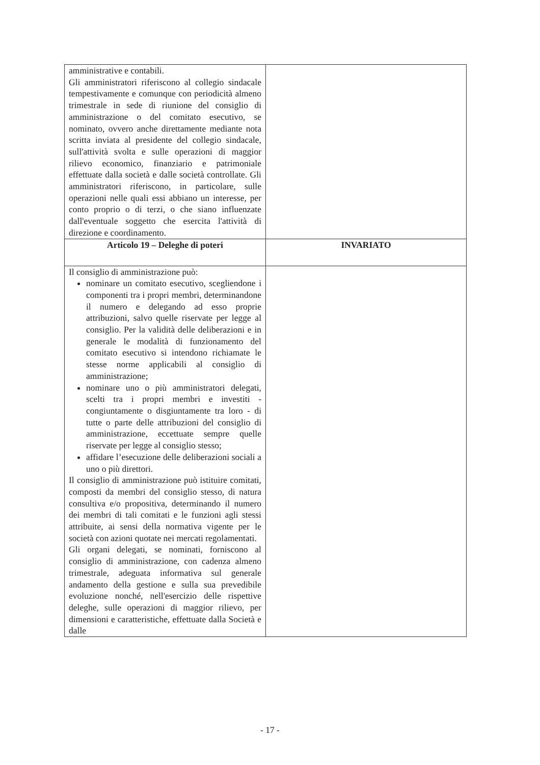| amministrative e contabili. Gli amministratori riferiscono al collegio sindacale tempestivamente e comunque con periodicità almeno trimestrale in sede di riunione del consiglio di amministrazione o del comitato esecutivo, se nominato, ovvero anche direttamente mediante nota scritta inviata al presidente del collegio sindacale, sull'attività svolta e sulle operazioni di maggior rilievo economico, finanziario e patrimoniale effettuate dalla società e dalle società controllate. Gli amministratori riferiscono, in particolare, sulle operazioni nelle quali essi abbiano un interesse, per conto proprio o di terzi, o che siano influenzate dall'eventuale soggetto che esercita l'attività di direzione e coordinamento. | |
| Articolo 19 – Deleghe di poteri | INVARIATO |
| Il consiglio di amministrazione può: nominare un comitato esecutivo, scegliendone i componenti tra i propri membri, determinandone il numero e delegando ad esso proprie attribuzioni, salvo quelle riservate per legge al consiglio. Per la validità delle deliberazioni e in generale le modalità di funzionamento del comitato esecutivo si intendono richiamate le stesse norme applicabili al consiglio di amministrazione; nominare uno o più amministratori delegati, scelti tra i propri membri e investiti - congiuntamente o disgiuntamente tra loro - di tutte o parte delle attribuzioni del consiglio di amministrazione, eccettuate sempre quelle riservate per legge al consiglio stesso; affidare l’esecuzione delle deliberazioni sociali a uno o più direttori. Il consiglio di amministrazione può istituire comitati, composti da membri del consiglio stesso, di natura consultiva e/o propositiva, determinando il numero dei membri di tali comitati e le funzioni agli stessi attribuite, ai sensi della normativa vigente per le società con azioni quotate nei mercati regolamentati. Gli organi delegati, se nominati, forniscono al consiglio di amministrazione, con cadenza almeno trimestrale, adeguata informativa sul generale andamento della gestione e sulla sua prevedibile evoluzione nonché, nell'esercizio delle rispettive deleghe, sulle operazioni di maggior rilievo, per dimensioni e caratteristiche, effettuate dalla Società e dalle | |
- 17 -